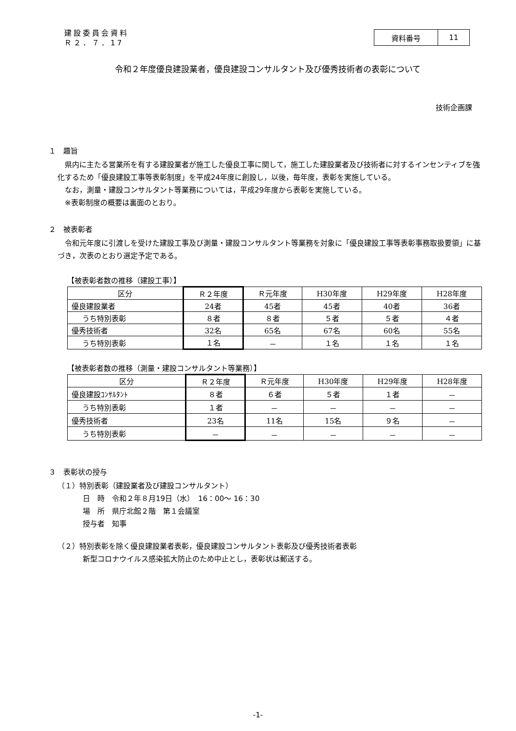建設委員会資料
Ｒ２．７．17
| 資料番号 | 11 |
令和２年度優良建設業者，優良建設コンサルタント及び優秀技術者の表彰について
技術企画課
１　趣旨
　県内に主たる営業所を有する建設業者が施工した優良工事に関して，施工した建設業者及び技術者に対するインセンティブを強化するため「優良建設工事等表彰制度」を平成24年度に創設し，以後，毎年度，表彰を実施している。
　なお，測量・建設コンサルタント等業務については，平成29年度から表彰を実施している。
　※表彰制度の概要は裏面のとおり。
２　被表彰者
　令和元年度に引渡しを受けた建設工事及び測量・建設コンサルタント等業務を対象に「優良建設工事等表彰事務取扱要領」に基づき，次表のとおり選定予定である。
【被表彰者数の推移（建設工事）】
| 区分 | Ｒ２年度 | Ｒ元年度 | H30年度 | H29年度 | H28年度 |
| --- | --- | --- | --- | --- | --- |
| 優良建設業者 | 24者 | 45者 | 45者 | 40者 | 36者 |
| うち特別表彰 | ８者 | ８者 | ５者 | ５者 | ４者 |
| 優秀技術者 | 32名 | 65名 | 67名 | 60名 | 55名 |
| うち特別表彰 | １名 | － | １名 | １名 | １名 |
【被表彰者数の推移（測量・建設コンサルタント等業務）】
| 区分 | Ｒ２年度 | Ｒ元年度 | H30年度 | H29年度 | H28年度 |
| --- | --- | --- | --- | --- | --- |
| 優良建設ｺﾝｻﾙﾀﾝﾄ | ８者 | ６者 | ５者 | １者 | － |
| うち特別表彰 | １者 | － | － | － | － |
| 優秀技術者 | 23名 | 11名 | 15名 | ９名 | － |
| うち特別表彰 | － | － | － | － | － |
３　表彰状の授与
（１）特別表彰（建設業者及び建設コンサルタント）
日　時　令和２年８月19日（水）　16：00～ 16：30
場　所　県庁北館２階　第１会議室
授与者　知事
（２）特別表彰を除く優良建設業者表彰，優良建設コンサルタント表彰及び優秀技術者表彰
新型コロナウイルス感染拡大防止のため中止とし，表彰状は郵送する。
-1-